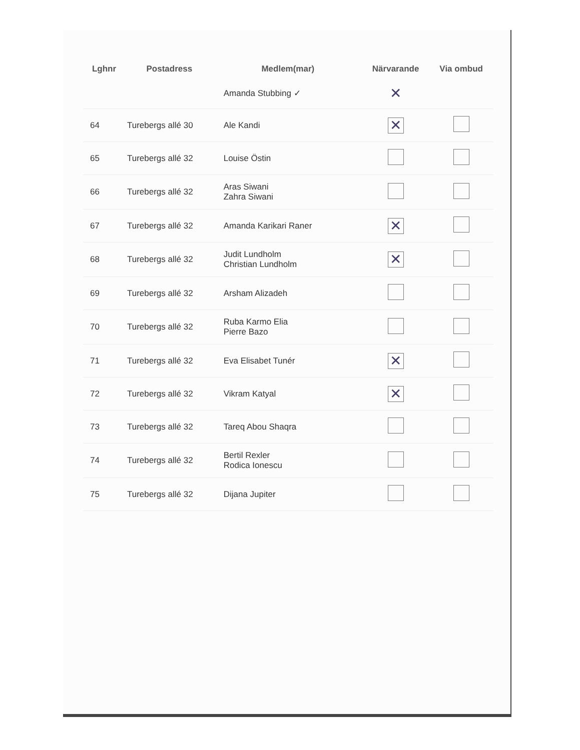| Lghnr | Postadress | Medlem(mar) | Närvarande | Via ombud |
| --- | --- | --- | --- | --- |
| | | Amanda Stubbing ✓ | ✕ | |
| 64 | Turebergs allé 30 | Ale Kandi | ✕ | |
| 65 | Turebergs allé 32 | Louise Östin | | |
| 66 | Turebergs allé 32 | Aras Siwani Zahra Siwani | | |
| 67 | Turebergs allé 32 | Amanda Karikari Raner | ✕ | |
| 68 | Turebergs allé 32 | Judit Lundholm Christian Lundholm | ✕ | |
| 69 | Turebergs allé 32 | Arsham Alizadeh | | |
| 70 | Turebergs allé 32 | Ruba Karmo Elia Pierre Bazo | | |
| 71 | Turebergs allé 32 | Eva Elisabet Tunér | ✕ | |
| 72 | Turebergs allé 32 | Vikram Katyal | ✕ | |
| 73 | Turebergs allé 32 | Tareq Abou Shaqra | | |
| 74 | Turebergs allé 32 | Bertil Rexler Rodica Ionescu | | |
| 75 | Turebergs allé 32 | Dijana Jupiter | | |